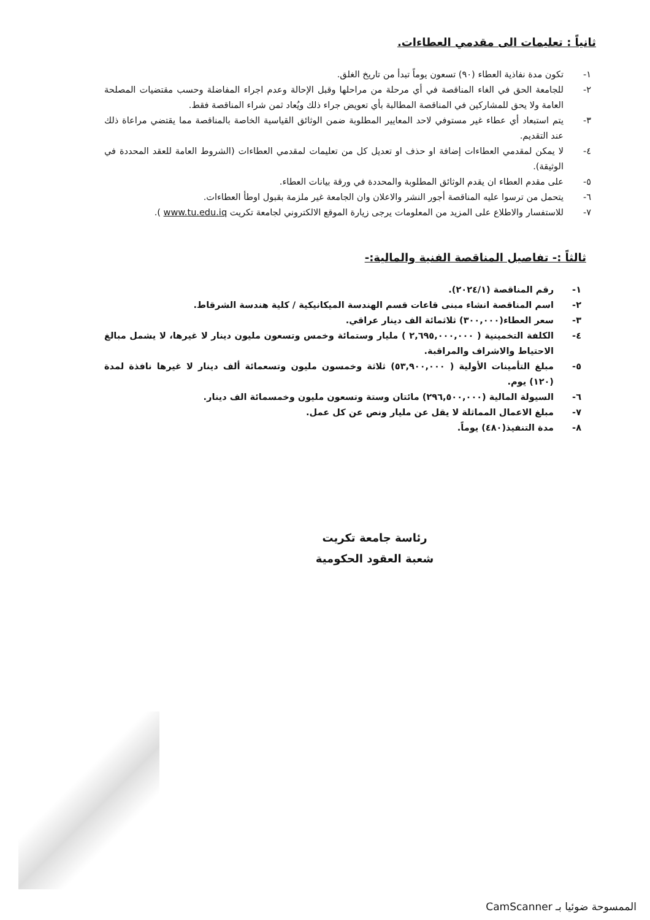ثانياً : تعليمات الى مقدمي العطاءات.
١- تكون مدة نفاذية العطاء (٩٠) تسعون يوماً تبدأ من تاريخ الغلق.
٢- للجامعة الحق في الغاء المناقصة في أي مرحلة من مراحلها وقبل الإحالة وعدم اجراء المفاضلة وحسب مقتضيات المصلحة العامة ولا يحق للمشاركين في المناقصة المطالبة بأي تعويض جراء ذلك ويُعاد ثمن شراء المناقصة فقط.
٣- يتم استبعاد أي عطاء غير مستوفي لاحد المعايير المطلوبة ضمن الوثائق القياسية الخاصة بالمناقصة مما يقتضي مراعاة ذلك عند التقديم.
٤- لا يمكن لمقدمي العطاءات إضافة او حذف او تعديل كل من تعليمات لمقدمي العطاءات (الشروط العامة للعقد المحددة في الوثيقة).
٥- على مقدم العطاء ان يقدم الوثائق المطلوبة والمحددة في ورقة بيانات العطاء.
٦- يتحمل من ترسوا عليه المناقصة أجور النشر والاعلان وان الجامعة غير ملزمة بقبول اوطأ العطاءات.
٧- للاستفسار والاطلاع على المزيد من المعلومات يرجى زيارة الموقع الالكتروني لجامعة تكريت www.tu.edu.iq ).
ثالثاً :- تفاصيل المناقصة الفنية والمالية:-
١- رقم المناقصة (٢٠٢٤/١).
٢- اسم المناقصة انشاء مبنى قاعات قسم الهندسة الميكانيكية / كلية هندسة الشرقاط.
٣- سعر العطاء(٣٠٠,٠٠٠) ثلاثمائة الف دينار عراقي.
٤- الكلفة التخمينية ( ٢,٦٩٥,٠٠٠,٠٠٠ ) مليار وستمائة وخمس وتسعون مليون دينار لا غيرها، لا يشمل مبالغ الاحتياط والاشراف والمراقبة.
٥- مبلغ التأمينات الأولية ( ٥٣,٩٠٠,٠٠٠) ثلاثة وخمسون مليون وتسعمائة ألف دينار لا غيرها نافذة لمدة (١٢٠) يوم.
٦- السيولة المالية (٢٩٦,٥٠٠,٠٠٠) مائتان وستة وتسعون مليون وخمسمائة الف دينار.
٧- مبلغ الاعمال المماثلة لا يقل عن مليار ونص عن كل عمل.
٨- مدة التنفيذ(٤٨٠) يوماً.
رئاسة جامعة تكريت
شعبة العقود الحكومية
الممسوحة ضوئيا بـ CamScanner